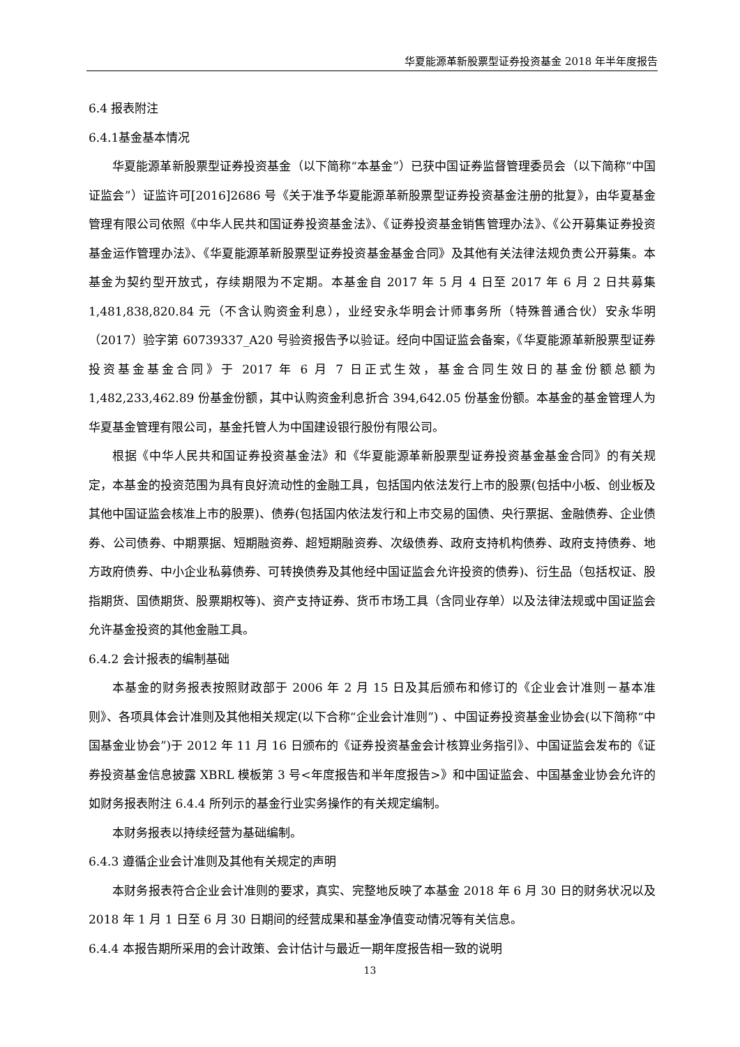华夏能源革新股票型证券投资基金 2018 年半年度报告
6.4 报表附注
6.4.1基金基本情况
华夏能源革新股票型证券投资基金（以下简称“本基金”）已获中国证券监督管理委员会（以下简称“中国证监会”）证监许可[2016]2686 号《关于准予华夏能源革新股票型证券投资基金注册的批复》，由华夏基金管理有限公司依照《中华人民共和国证券投资基金法》、《证券投资基金销售管理办法》、《公开募集证券投资基金运作管理办法》、《华夏能源革新股票型证券投资基金基金合同》及其他有关法律法规负责公开募集。本基金为契约型开放式，存续期限为不定期。本基金自 2017 年 5 月 4 日至 2017 年 6 月 2 日共募集 1,481,838,820.84 元（不含认购资金利息），业经安永华明会计师事务所（特殊普通合伙）安永华明（2017）验字第 60739337_A20 号验资报告予以验证。经向中国证监会备案，《华夏能源革新股票型证券投资基金基金合同》于 2017 年 6 月 7 日正式生效，基金合同生效日的基金份额总额为 1,482,233,462.89 份基金份额，其中认购资金利息折合 394,642.05 份基金份额。本基金的基金管理人为华夏基金管理有限公司，基金托管人为中国建设银行股份有限公司。
根据《中华人民共和国证券投资基金法》和《华夏能源革新股票型证券投资基金基金合同》的有关规定，本基金的投资范围为具有良好流动性的金融工具，包括国内依法发行上市的股票(包括中小板、创业板及其他中国证监会核准上市的股票)、债券(包括国内依法发行和上市交易的国债、央行票据、金融债券、企业债券、公司债券、中期票据、短期融资券、超短期融资券、次级债券、政府支持机构债券、政府支持债券、地方政府债券、中小企业私募债券、可转换债券及其他经中国证监会允许投资的债券)、衍生品（包括权证、股指期货、国债期货、股票期权等)、资产支持证券、货币市场工具（含同业存单）以及法律法规或中国证监会允许基金投资的其他金融工具。
6.4.2 会计报表的编制基础
本基金的财务报表按照财政部于 2006 年 2 月 15 日及其后颁布和修订的《企业会计准则－基本准则》、各项具体会计准则及其他相关规定(以下合称“企业会计准则”) 、中国证券投资基金业协会(以下简称“中国基金业协会”)于 2012 年 11 月 16 日颁布的《证券投资基金会计核算业务指引》、中国证监会发布的《证券投资基金信息披露 XBRL 模板第 3 号<年度报告和半年度报告>》和中国证监会、中国基金业协会允许的如财务报表附注 6.4.4 所列示的基金行业实务操作的有关规定编制。
本财务报表以持续经营为基础编制。
6.4.3 遵循企业会计准则及其他有关规定的声明
本财务报表符合企业会计准则的要求，真实、完整地反映了本基金 2018 年 6 月 30 日的财务状况以及 2018 年 1 月 1 日至 6 月 30 日期间的经营成果和基金净值变动情况等有关信息。
6.4.4 本报告期所采用的会计政策、会计估计与最近一期年度报告相一致的说明
13